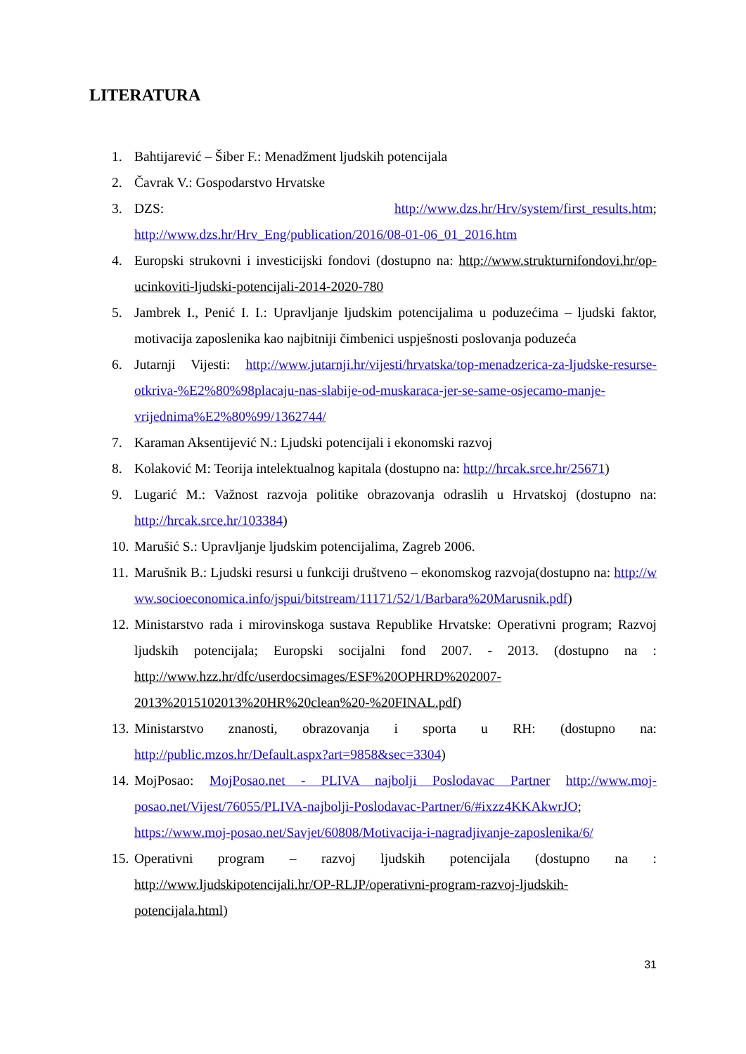LITERATURA
1. Bahtijarević – Šiber F.: Menadžment ljudskih potencijala
2. Čavrak V.: Gospodarstvo Hrvatske
3. DZS: http://www.dzs.hr/Hrv/system/first_results.htm; http://www.dzs.hr/Hrv_Eng/publication/2016/08-01-06_01_2016.htm
4. Europski strukovni i investicijski fondovi (dostupno na: http://www.strukturnifondovi.hr/op-ucinkoviti-ljudski-potencijali-2014-2020-780
5. Jambrek I., Penić I. I.: Upravljanje ljudskim potencijalima u poduzećima – ljudski faktor, motivacija zaposlenika kao najbitniji čimbenici uspješnosti poslovanja poduzeća
6. Jutarnji Vijesti: http://www.jutarnji.hr/vijesti/hrvatska/top-menadzerica-za-ljudske-resurse-otkriva-%E2%80%98placaju-nas-slabije-od-muskaraca-jer-se-same-osjecamo-manje-vrijednima%E2%80%99/1362744/
7. Karaman Aksentijević N.: Ljudski potencijali i ekonomski razvoj
8. Kolaković M: Teorija intelektualnog kapitala (dostupno na: http://hrcak.srce.hr/25671)
9. Lugarić M.: Važnost razvoja politike obrazovanja odraslih u Hrvatskoj (dostupno na: http://hrcak.srce.hr/103384)
10. Marušić S.: Upravljanje ljudskim potencijalima, Zagreb 2006.
11. Marušnik B.: Ljudski resursi u funkciji društveno – ekonomskog razvoja(dostupno na: http://www.socioeconomica.info/jspui/bitstream/11171/52/1/Barbara%20Marusnik.pdf)
12. Ministarstvo rada i mirovinskoga sustava Republike Hrvatske: Operativni program; Razvoj ljudskih potencijala; Europski socijalni fond 2007. - 2013. (dostupno na : http://www.hzz.hr/dfc/userdocsimages/ESF%20OPHRD%202007-2013%2015102013%20HR%20clean%20-%20FINAL.pdf)
13. Ministarstvo znanosti, obrazovanja i sporta u RH: (dostupno na: http://public.mzos.hr/Default.aspx?art=9858&sec=3304)
14. MojPosao: MojPosao.net - PLIVA najbolji Poslodavac Partner http://www.moj-posao.net/Vijest/76055/PLIVA-najbolji-Poslodavac-Partner/6/#ixzz4KKAkwrJO; https://www.moj-posao.net/Savjet/60808/Motivacija-i-nagradjivanje-zaposlenika/6/
15. Operativni program – razvoj ljudskih potencijala (dostupno na : http://www.ljudskipotencijali.hr/OP-RLJP/operativni-program-razvoj-ljudskih-potencijala.html)
31